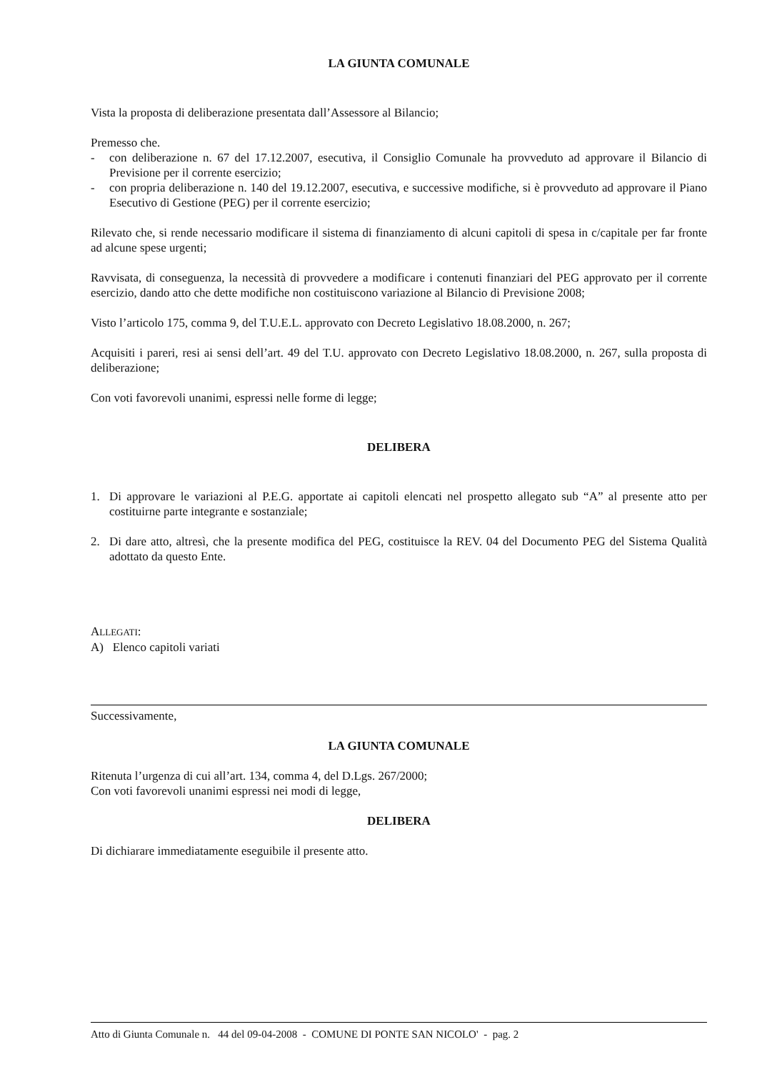LA GIUNTA COMUNALE
Vista la proposta di deliberazione presentata dall’Assessore al Bilancio;
Premesso che.
- con deliberazione n. 67 del 17.12.2007, esecutiva, il Consiglio Comunale ha provveduto ad approvare il Bilancio di Previsione per il corrente esercizio;
- con propria deliberazione n. 140 del 19.12.2007, esecutiva, e successive modifiche, si è provveduto ad approvare il Piano Esecutivo di Gestione (PEG) per il corrente esercizio;
Rilevato che, si rende necessario modificare il sistema di finanziamento di alcuni capitoli di spesa in c/capitale per far fronte ad alcune spese urgenti;
Ravvisata, di conseguenza, la necessità di provvedere a modificare i contenuti finanziari del PEG approvato per il corrente esercizio, dando atto che dette modifiche non costituiscono variazione al Bilancio di Previsione 2008;
Visto l’articolo 175, comma 9, del T.U.E.L. approvato con Decreto Legislativo 18.08.2000, n. 267;
Acquisiti i pareri, resi ai sensi dell’art. 49 del T.U. approvato con Decreto Legislativo 18.08.2000, n. 267, sulla proposta di deliberazione;
Con voti favorevoli unanimi, espressi nelle forme di legge;
DELIBERA
1. Di approvare le variazioni al P.E.G. apportate ai capitoli elencati nel prospetto allegato sub “A” al presente atto per costituirne parte integrante e sostanziale;
2. Di dare atto, altresì, che la presente modifica del PEG, costituisce la REV. 04 del Documento PEG del Sistema Qualità adottato da questo Ente.
ALLEGATI:
A) Elenco capitoli variati
Successivamente,
LA GIUNTA COMUNALE
Ritenuta l’urgenza di cui all’art. 134, comma 4, del D.Lgs. 267/2000;
Con voti favorevoli unanimi espressi nei modi di legge,
DELIBERA
Di dichiarare immediatamente eseguibile il presente atto.
Atto di Giunta Comunale n. 44 del 09-04-2008 - COMUNE DI PONTE SAN NICOLO' - pag. 2